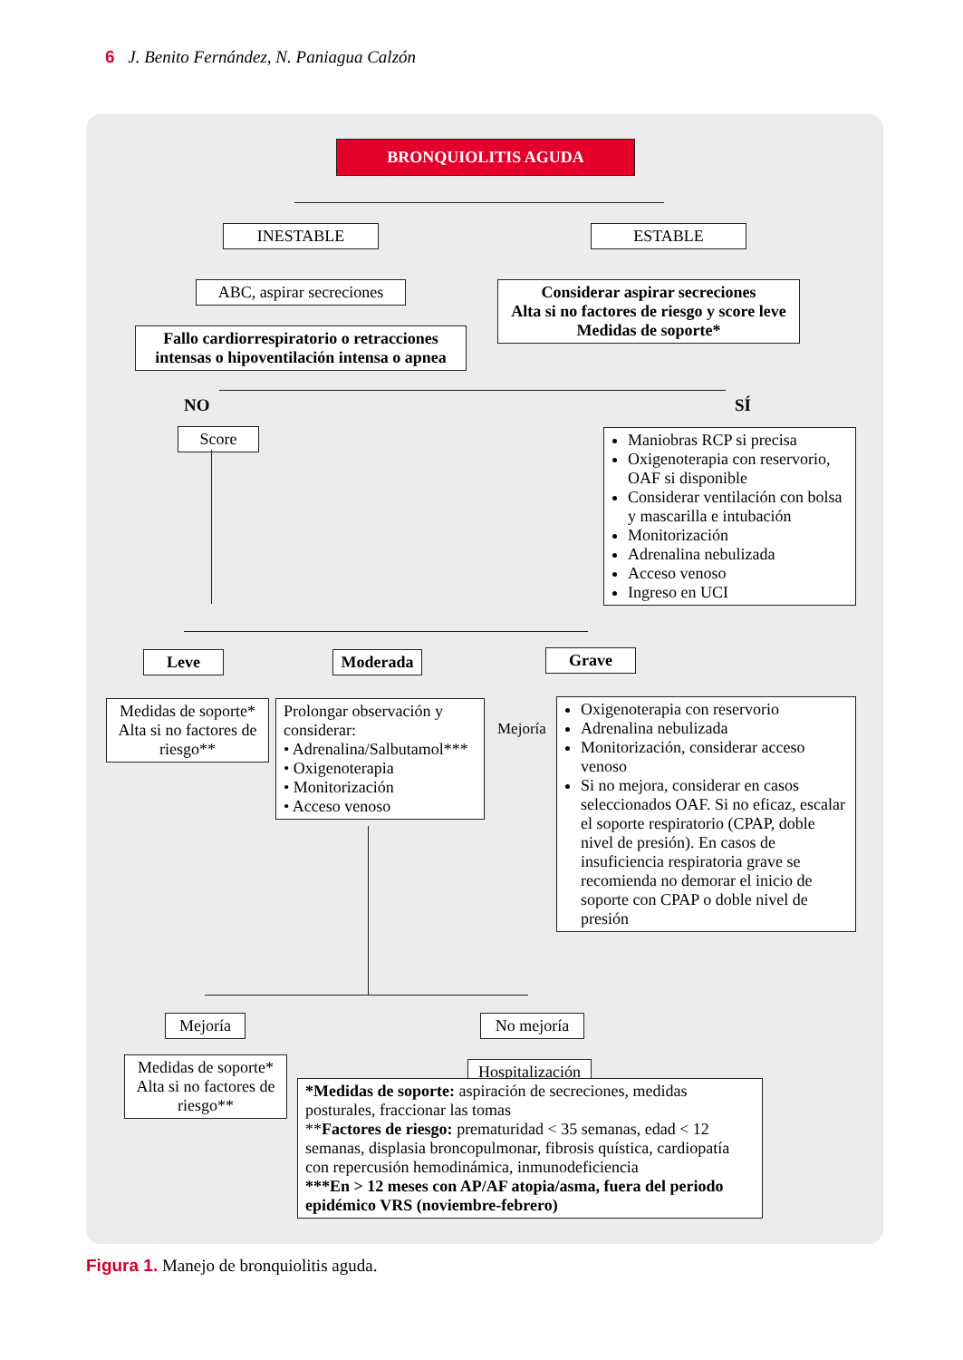6 J. Benito Fernández, N. Paniagua Calzón
BRONQUIOLITIS AGUDA
INESTABLE ESTABLE
ABC, aspirar secreciones
Considerar aspirar secreciones
Alta si no factores de riesgo y score leve
Medidas de soporte*
Fallo cardiorrespiratorio o retracciones intensas o hipoventilación intensa o apnea
NO SÍ
Score
Maniobras RCP si precisa
Oxigenoterapia con reservorio, OAF si disponible
Considerar ventilación con bolsa y mascarilla e intubación
Monitorización
Adrenalina nebulizada
Acceso venoso
Ingreso en UCI
Leve Moderada Grave
Medidas de soporte*
Alta si no factores de riesgo**
Prolongar observación y considerar:
• Adrenalina/Salbutamol***
• Oxigenoterapia
• Monitorización
• Acceso venoso
Mejoría
Oxigenoterapia con reservorio
Adrenalina nebulizada
Monitorización, considerar acceso venoso
Si no mejora, considerar en casos seleccionados OAF. Si no eficaz, escalar el soporte respiratorio (CPAP, doble nivel de presión). En casos de insuficiencia respiratoria grave se recomienda no demorar el inicio de soporte con CPAP o doble nivel de presión
Mejoría No mejoría
Medidas de soporte*
Alta si no factores de riesgo**
Hospitalización
*Medidas de soporte: aspiración de secreciones, medidas posturales, fraccionar las tomas
**Factores de riesgo: prematuridad < 35 semanas, edad < 12 semanas, displasia broncopulmonar, fibrosis quística, cardiopatía con repercusión hemodinámica, inmunodeficiencia
***En > 12 meses con AP/AF atopia/asma, fuera del periodo epidémico VRS (noviembre-febrero)
Figura 1. Manejo de bronquiolitis aguda.